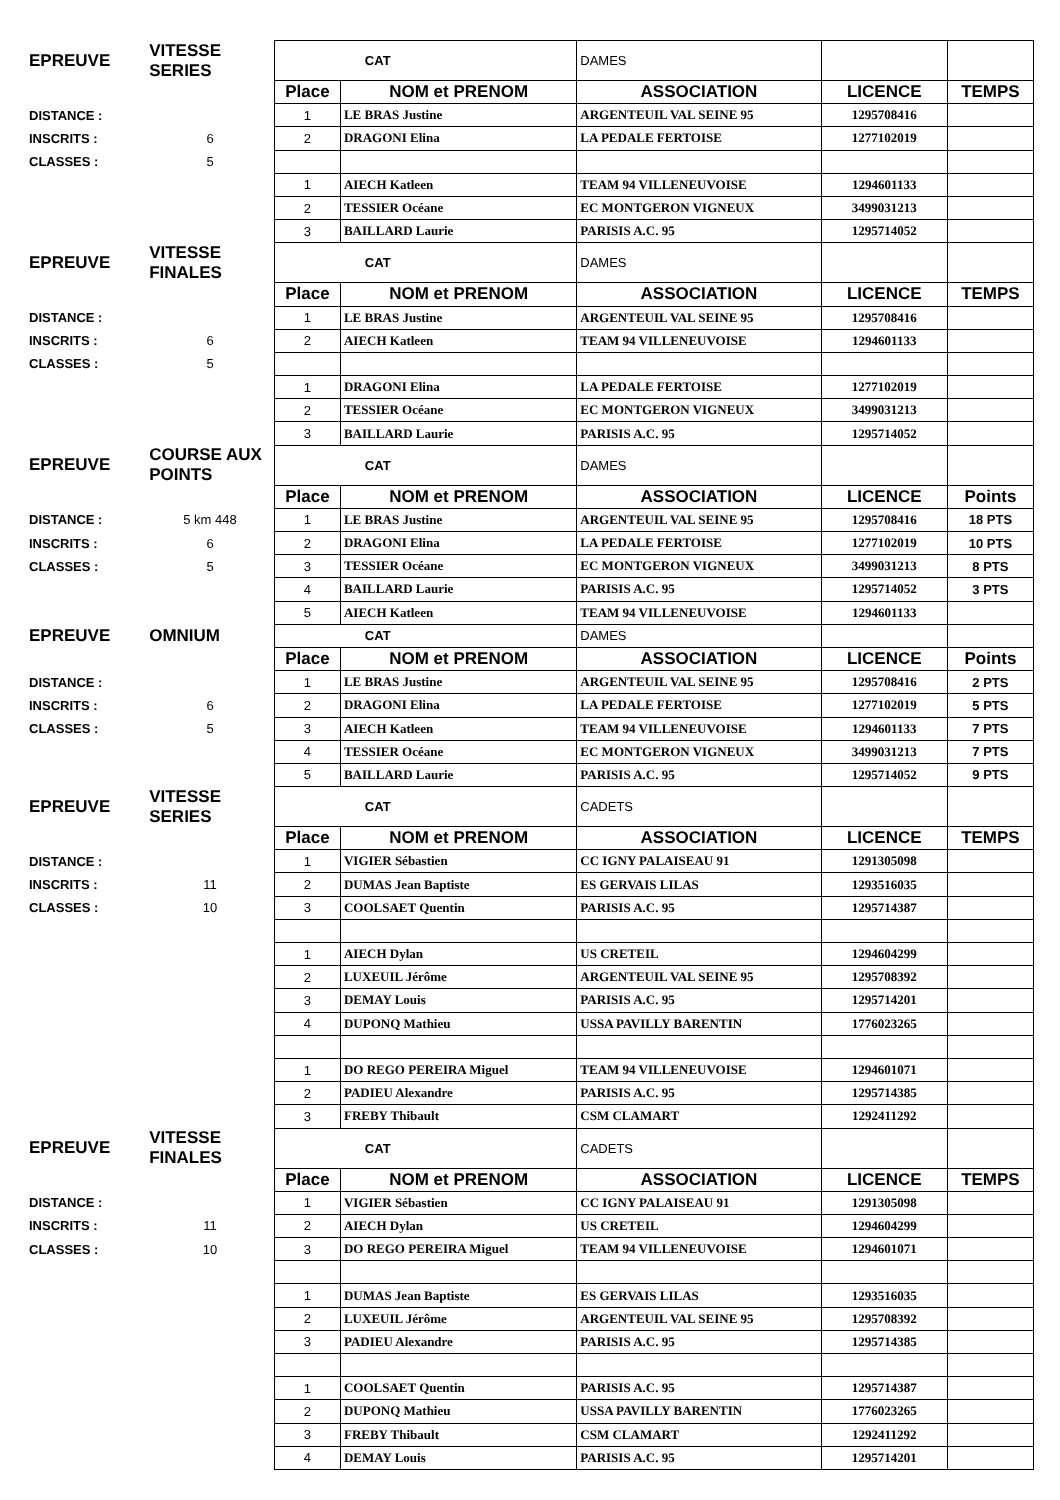| EPREUVE | VITESSE SERIES | CAT | | DAMES | | |
| | | Place | NOM et PRENOM | ASSOCIATION | LICENCE | TEMPS |
| DISTANCE : | | 1 | LE BRAS Justine | ARGENTEUIL VAL SEINE 95 | 1295708416 | |
| INSCRITS : | 6 | 2 | DRAGONI Elina | LA PEDALE FERTOISE | 1277102019 | |
| CLASSES : | 5 | | | | | |
| | | 1 | AIECH Katleen | TEAM 94 VILLENEUVOISE | 1294601133 | |
| | | 2 | TESSIER Océane | EC MONTGERON VIGNEUX | 3499031213 | |
| | | 3 | BAILLARD Laurie | PARISIS A.C. 95 | 1295714052 | |
| EPREUVE | VITESSE FINALES | CAT | | DAMES | | |
| | | Place | NOM et PRENOM | ASSOCIATION | LICENCE | TEMPS |
| DISTANCE : | | 1 | LE BRAS Justine | ARGENTEUIL VAL SEINE 95 | 1295708416 | |
| INSCRITS : | 6 | 2 | AIECH Katleen | TEAM 94 VILLENEUVOISE | 1294601133 | |
| CLASSES : | 5 | | | | | |
| | | 1 | DRAGONI Elina | LA PEDALE FERTOISE | 1277102019 | |
| | | 2 | TESSIER Océane | EC MONTGERON VIGNEUX | 3499031213 | |
| | | 3 | BAILLARD Laurie | PARISIS A.C. 95 | 1295714052 | |
| EPREUVE | COURSE AUX POINTS | CAT | | DAMES | | |
| | | Place | NOM et PRENOM | ASSOCIATION | LICENCE | Points |
| DISTANCE : | 5 km 448 | 1 | LE BRAS Justine | ARGENTEUIL VAL SEINE 95 | 1295708416 | 18 PTS |
| INSCRITS : | 6 | 2 | DRAGONI Elina | LA PEDALE FERTOISE | 1277102019 | 10 PTS |
| CLASSES : | 5 | 3 | TESSIER Océane | EC MONTGERON VIGNEUX | 3499031213 | 8 PTS |
| | | 4 | BAILLARD Laurie | PARISIS A.C. 95 | 1295714052 | 3 PTS |
| | | 5 | AIECH Katleen | TEAM 94 VILLENEUVOISE | 1294601133 | |
| EPREUVE | OMNIUM | CAT | | DAMES | | |
| | | Place | NOM et PRENOM | ASSOCIATION | LICENCE | Points |
| DISTANCE : | | 1 | LE BRAS Justine | ARGENTEUIL VAL SEINE 95 | 1295708416 | 2 PTS |
| INSCRITS : | 6 | 2 | DRAGONI Elina | LA PEDALE FERTOISE | 1277102019 | 5 PTS |
| CLASSES : | 5 | 3 | AIECH Katleen | TEAM 94 VILLENEUVOISE | 1294601133 | 7 PTS |
| | | 4 | TESSIER Océane | EC MONTGERON VIGNEUX | 3499031213 | 7 PTS |
| | | 5 | BAILLARD Laurie | PARISIS A.C. 95 | 1295714052 | 9 PTS |
| EPREUVE | VITESSE SERIES | CAT | | CADETS | | |
| | | Place | NOM et PRENOM | ASSOCIATION | LICENCE | TEMPS |
| DISTANCE : | | 1 | VIGIER Sébastien | CC IGNY PALAISEAU 91 | 1291305098 | |
| INSCRITS : | 11 | 2 | DUMAS Jean Baptiste | ES GERVAIS LILAS | 1293516035 | |
| CLASSES : | 10 | 3 | COOLSAET Quentin | PARISIS A.C. 95 | 1295714387 | |
| | | 1 | AIECH Dylan | US CRETEIL | 1294604299 | |
| | | 2 | LUXEUIL Jérôme | ARGENTEUIL VAL SEINE 95 | 1295708392 | |
| | | 3 | DEMAY Louis | PARISIS A.C. 95 | 1295714201 | |
| | | 4 | DUPONQ Mathieu | USSA PAVILLY BARENTIN | 1776023265 | |
| | | 1 | DO REGO PEREIRA Miguel | TEAM 94 VILLENEUVOISE | 1294601071 | |
| | | 2 | PADIEU Alexandre | PARISIS A.C. 95 | 1295714385 | |
| | | 3 | FREBY Thibault | CSM CLAMART | 1292411292 | |
| EPREUVE | VITESSE FINALES | CAT | | CADETS | | |
| | | Place | NOM et PRENOM | ASSOCIATION | LICENCE | TEMPS |
| DISTANCE : | | 1 | VIGIER Sébastien | CC IGNY PALAISEAU 91 | 1291305098 | |
| INSCRITS : | 11 | 2 | AIECH Dylan | US CRETEIL | 1294604299 | |
| CLASSES : | 10 | 3 | DO REGO PEREIRA Miguel | TEAM 94 VILLENEUVOISE | 1294601071 | |
| | | 1 | DUMAS Jean Baptiste | ES GERVAIS LILAS | 1293516035 | |
| | | 2 | LUXEUIL Jérôme | ARGENTEUIL VAL SEINE 95 | 1295708392 | |
| | | 3 | PADIEU Alexandre | PARISIS A.C. 95 | 1295714385 | |
| | | 1 | COOLSAET Quentin | PARISIS A.C. 95 | 1295714387 | |
| | | 2 | DUPONQ Mathieu | USSA PAVILLY BARENTIN | 1776023265 | |
| | | 3 | FREBY Thibault | CSM CLAMART | 1292411292 | |
| | | 4 | DEMAY Louis | PARISIS A.C. 95 | 1295714201 | |